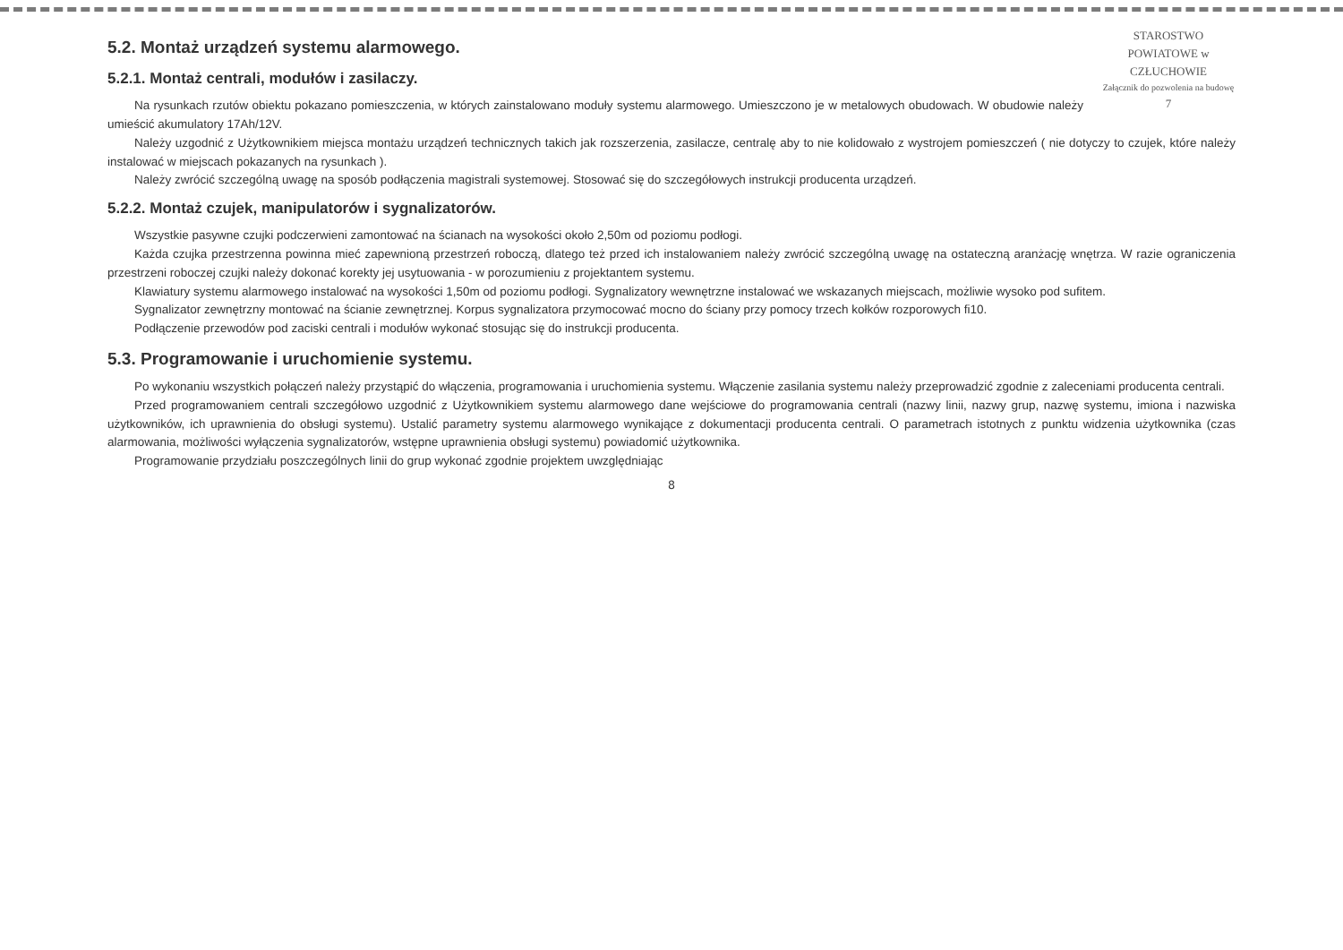STAROSTWO POWIATOWE w CZŁUCHOWIE
Załącznik do pozwolenia na budowę
7
5.2. Montaż urządzeń systemu alarmowego.
5.2.1. Montaż centrali, modułów i zasilaczy.
Na rysunkach rzutów obiektu pokazano pomieszczenia, w których zainstalowano moduły systemu alarmowego. Umieszczono je w metalowych obudowach. W obudowie należy umieścić akumulatory 17Ah/12V.
Należy uzgodnić z Użytkownikiem miejsca montażu urządzeń technicznych takich jak rozszerzenia, zasilacze, centralę aby to nie kolidowało z wystrojem pomieszczeń ( nie dotyczy to czujek, które należy instalować w miejscach pokazanych na rysunkach ).
Należy zwrócić szczególną uwagę na sposób podłączenia magistrali systemowej. Stosować się do szczegółowych instrukcji producenta urządzeń.
5.2.2. Montaż czujek, manipulatorów i sygnalizatorów.
Wszystkie pasywne czujki podczerwieni zamontować na ścianach na wysokości około 2,50m od poziomu podłogi.
Każda czujka przestrzenna powinna mieć zapewnioną przestrzeń roboczą, dlatego też przed ich instalowaniem należy zwrócić szczególną uwagę na ostateczną aranżację wnętrza. W razie ograniczenia przestrzeni roboczej czujki należy dokonać korekty jej usytuowania - w porozumieniu z projektantem systemu.
Klawiatury systemu alarmowego instalować na wysokości 1,50m od poziomu podłogi. Sygnalizatory wewnętrzne instalować we wskazanych miejscach, możliwie wysoko pod sufitem.
Sygnalizator zewnętrzny montować na ścianie zewnętrznej. Korpus sygnalizatora przymocować mocno do ściany przy pomocy trzech kołków rozporowych fi10.
Podłączenie przewodów pod zaciski centrali i modułów wykonać stosując się do instrukcji producenta.
5.3. Programowanie i uruchomienie systemu.
Po wykonaniu wszystkich połączeń należy przystąpić do włączenia, programowania i uruchomienia systemu. Włączenie zasilania systemu należy przeprowadzić zgodnie z zaleceniami producenta centrali.
Przed programowaniem centrali szczegółowo uzgodnić z Użytkownikiem systemu alarmowego dane wejściowe do programowania centrali (nazwy linii, nazwy grup, nazwę systemu, imiona i nazwiska użytkowników, ich uprawnienia do obsługi systemu). Ustalić parametry systemu alarmowego wynikające z dokumentacji producenta centrali. O parametrach istotnych z punktu widzenia użytkownika (czas alarmowania, możliwości wyłączenia sygnalizatorów, wstępne uprawnienia obsługi systemu) powiadomić użytkownika.
Programowanie przydziału poszczególnych linii do grup wykonać zgodnie projektem uwzględniając
8